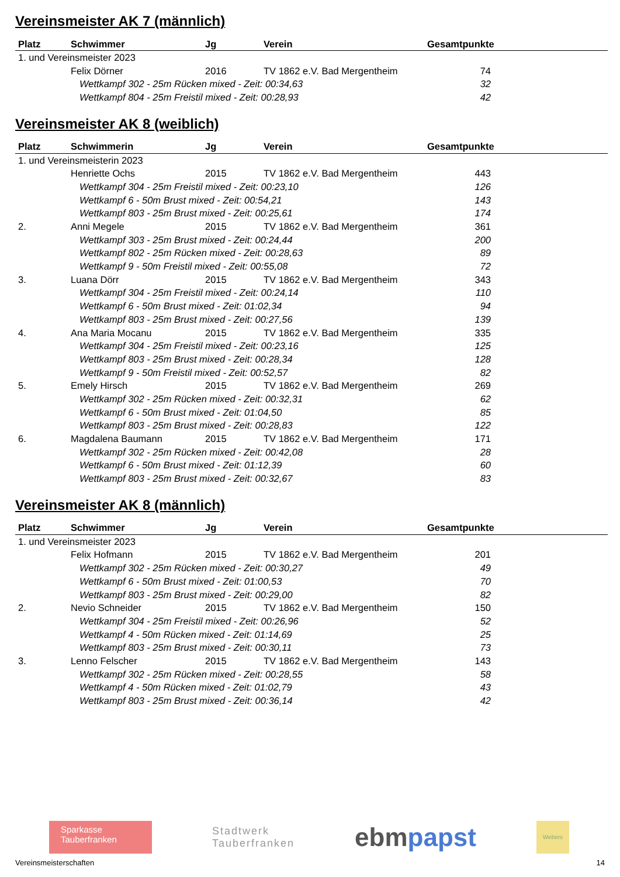Vereinsmeister AK 7 (männlich)
| Platz | Schwimmer | Jg | Verein | Gesamtpunkte |
| --- | --- | --- | --- | --- |
| 1. und Vereinsmeister 2023 | | | | |
| | Felix Dörner | 2016 | TV 1862 e.V. Bad Mergentheim | 74 |
| Wettkampf 302 - 25m Rücken mixed - Zeit: 00:34,63 | | | | 32 |
| Wettkampf 804 - 25m Freistil mixed - Zeit: 00:28,93 | | | | 42 |
Vereinsmeister AK 8 (weiblich)
| Platz | Schwimmerin | Jg | Verein | Gesamtpunkte |
| --- | --- | --- | --- | --- |
| 1. und Vereinsmeisterin 2023 | | | | |
| | Henriette Ochs | 2015 | TV 1862 e.V. Bad Mergentheim | 443 |
| Wettkampf 304 - 25m Freistil mixed - Zeit: 00:23,10 | | | | 126 |
| Wettkampf 6 - 50m Brust mixed - Zeit: 00:54,21 | | | | 143 |
| Wettkampf 803 - 25m Brust mixed - Zeit: 00:25,61 | | | | 174 |
| 2. | Anni Megele | 2015 | TV 1862 e.V. Bad Mergentheim | 361 |
| Wettkampf 303 - 25m Brust mixed - Zeit: 00:24,44 | | | | 200 |
| Wettkampf 802 - 25m Rücken mixed - Zeit: 00:28,63 | | | | 89 |
| Wettkampf 9 - 50m Freistil mixed - Zeit: 00:55,08 | | | | 72 |
| 3. | Luana Dörr | 2015 | TV 1862 e.V. Bad Mergentheim | 343 |
| Wettkampf 304 - 25m Freistil mixed - Zeit: 00:24,14 | | | | 110 |
| Wettkampf 6 - 50m Brust mixed - Zeit: 01:02,34 | | | | 94 |
| Wettkampf 803 - 25m Brust mixed - Zeit: 00:27,56 | | | | 139 |
| 4. | Ana Maria Mocanu | 2015 | TV 1862 e.V. Bad Mergentheim | 335 |
| Wettkampf 304 - 25m Freistil mixed - Zeit: 00:23,16 | | | | 125 |
| Wettkampf 803 - 25m Brust mixed - Zeit: 00:28,34 | | | | 128 |
| Wettkampf 9 - 50m Freistil mixed - Zeit: 00:52,57 | | | | 82 |
| 5. | Emely Hirsch | 2015 | TV 1862 e.V. Bad Mergentheim | 269 |
| Wettkampf 302 - 25m Rücken mixed - Zeit: 00:32,31 | | | | 62 |
| Wettkampf 6 - 50m Brust mixed - Zeit: 01:04,50 | | | | 85 |
| Wettkampf 803 - 25m Brust mixed - Zeit: 00:28,83 | | | | 122 |
| 6. | Magdalena Baumann | 2015 | TV 1862 e.V. Bad Mergentheim | 171 |
| Wettkampf 302 - 25m Rücken mixed - Zeit: 00:42,08 | | | | 28 |
| Wettkampf 6 - 50m Brust mixed - Zeit: 01:12,39 | | | | 60 |
| Wettkampf 803 - 25m Brust mixed - Zeit: 00:32,67 | | | | 83 |
Vereinsmeister AK 8 (männlich)
| Platz | Schwimmer | Jg | Verein | Gesamtpunkte |
| --- | --- | --- | --- | --- |
| 1. und Vereinsmeister 2023 | | | | |
| | Felix Hofmann | 2015 | TV 1862 e.V. Bad Mergentheim | 201 |
| Wettkampf 302 - 25m Rücken mixed - Zeit: 00:30,27 | | | | 49 |
| Wettkampf 6 - 50m Brust mixed - Zeit: 01:00,53 | | | | 70 |
| Wettkampf 803 - 25m Brust mixed - Zeit: 00:29,00 | | | | 82 |
| 2. | Nevio Schneider | 2015 | TV 1862 e.V. Bad Mergentheim | 150 |
| Wettkampf 304 - 25m Freistil mixed - Zeit: 00:26,96 | | | | 52 |
| Wettkampf 4 - 50m Rücken mixed - Zeit: 01:14,69 | | | | 25 |
| Wettkampf 803 - 25m Brust mixed - Zeit: 00:30,11 | | | | 73 |
| 3. | Lenno Felscher | 2015 | TV 1862 e.V. Bad Mergentheim | 143 |
| Wettkampf 302 - 25m Rücken mixed - Zeit: 00:28,55 | | | | 58 |
| Wettkampf 4 - 50m Rücken mixed - Zeit: 01:02,79 | | | | 43 |
| Wettkampf 803 - 25m Brust mixed - Zeit: 00:36,14 | | | | 42 |
Sparkasse
Tauberfranken
Stadtwerk
Tauberfranken
ebmpapst
Webers
Vereinsmeisterschaften 14